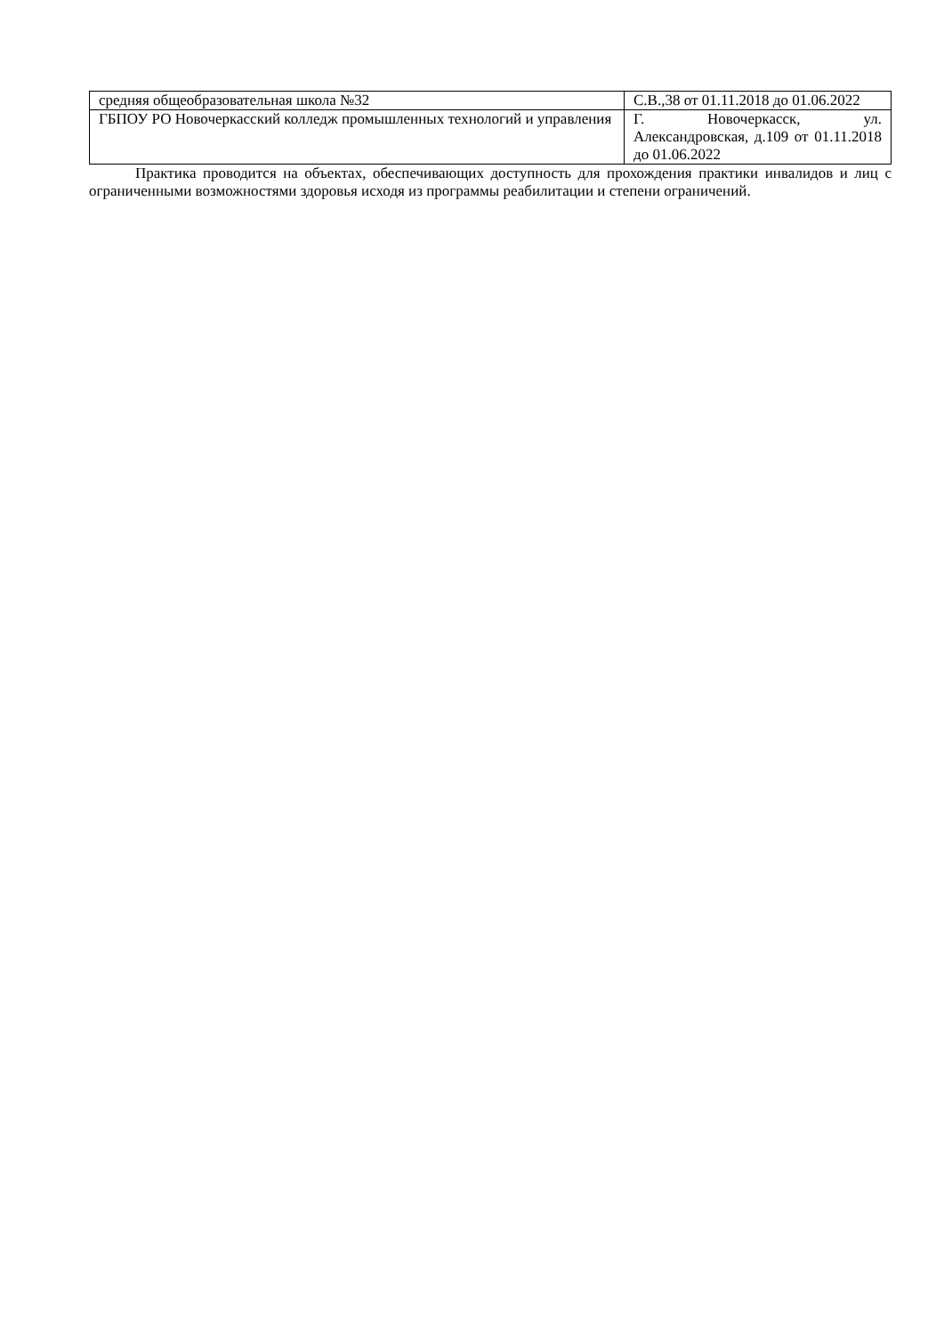| средняя общеобразовательная школа №32 | С.В.,38 от 01.11.2018 до 01.06.2022 |
| ГБПОУ РО Новочеркасский колледж промышленных технологий и управления | Г. Новочеркасск, ул. Александровская, д.109 от 01.11.2018 до 01.06.2022 |
Практика проводится на объектах, обеспечивающих доступность для прохождения практики инвалидов и лиц с ограниченными возможностями здоровья исходя из программы реабилитации и степени ограничений.